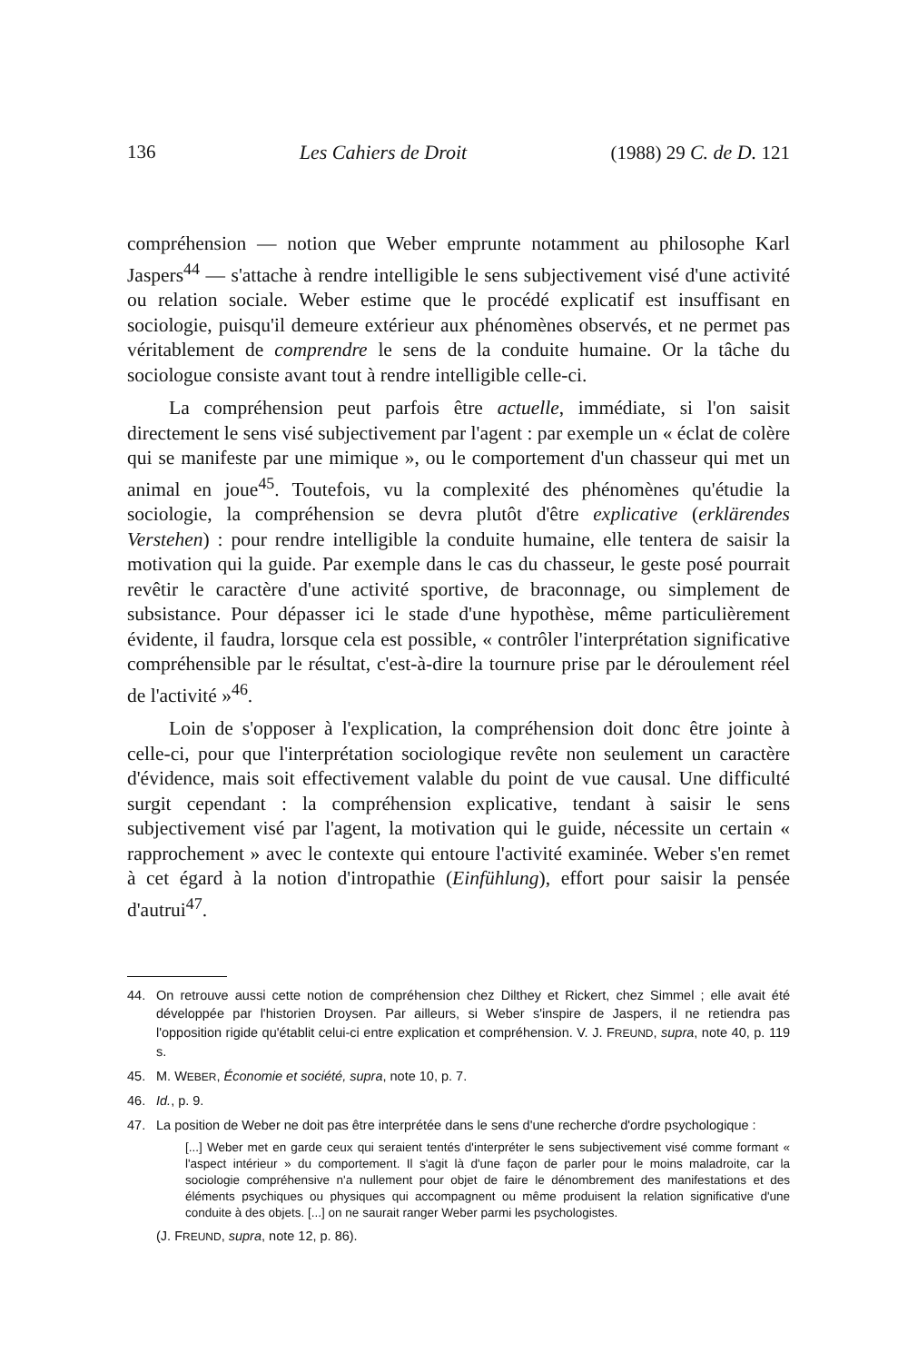136 Les Cahiers de Droit (1988) 29 C. de D. 121
compréhension — notion que Weber emprunte notamment au philosophe Karl Jaspers<sup>44</sup> — s'attache à rendre intelligible le sens subjectivement visé d'une activité ou relation sociale. Weber estime que le procédé explicatif est insuffisant en sociologie, puisqu'il demeure extérieur aux phénomènes observés, et ne permet pas véritablement de comprendre le sens de la conduite humaine. Or la tâche du sociologue consiste avant tout à rendre intelligible celle-ci.
La compréhension peut parfois être actuelle, immédiate, si l'on saisit directement le sens visé subjectivement par l'agent : par exemple un « éclat de colère qui se manifeste par une mimique », ou le comportement d'un chasseur qui met un animal en joue<sup>45</sup>. Toutefois, vu la complexité des phénomènes qu'étudie la sociologie, la compréhension se devra plutôt d'être explicative (erklärendes Verstehen) : pour rendre intelligible la conduite humaine, elle tentera de saisir la motivation qui la guide. Par exemple dans le cas du chasseur, le geste posé pourrait revêtir le caractère d'une activité sportive, de braconnage, ou simplement de subsistance. Pour dépasser ici le stade d'une hypothèse, même particulièrement évidente, il faudra, lorsque cela est possible, « contrôler l'interprétation significative compréhensible par le résultat, c'est-à-dire la tournure prise par le déroulement réel de l'activité »<sup>46</sup>.
Loin de s'opposer à l'explication, la compréhension doit donc être jointe à celle-ci, pour que l'interprétation sociologique revête non seulement un caractère d'évidence, mais soit effectivement valable du point de vue causal. Une difficulté surgit cependant : la compréhension explicative, tendant à saisir le sens subjectivement visé par l'agent, la motivation qui le guide, nécessite un certain « rapprochement » avec le contexte qui entoure l'activité examinée. Weber s'en remet à cet égard à la notion d'intropathie (Einfühlung), effort pour saisir la pensée d'autrui<sup>47</sup>.
44. On retrouve aussi cette notion de compréhension chez Dilthey et Rickert, chez Simmel ; elle avait été développée par l'historien Droysen. Par ailleurs, si Weber s'inspire de Jaspers, il ne retiendra pas l'opposition rigide qu'établit celui-ci entre explication et compréhension. V. J. FREUND, supra, note 40, p. 119 s.
45. M. WEBER, Économie et société, supra, note 10, p. 7.
46. Id., p. 9.
47. La position de Weber ne doit pas être interprétée dans le sens d'une recherche d'ordre psychologique :
[...] Weber met en garde ceux qui seraient tentés d'interpréter le sens subjectivement visé comme formant « l'aspect intérieur » du comportement. Il s'agit là d'une façon de parler pour le moins maladroite, car la sociologie compréhensive n'a nullement pour objet de faire le dénombrement des manifestations et des éléments psychiques ou physiques qui accompagnent ou même produisent la relation significative d'une conduite à des objets. [...] on ne saurait ranger Weber parmi les psychologistes.
(J. FREUND, supra, note 12, p. 86).